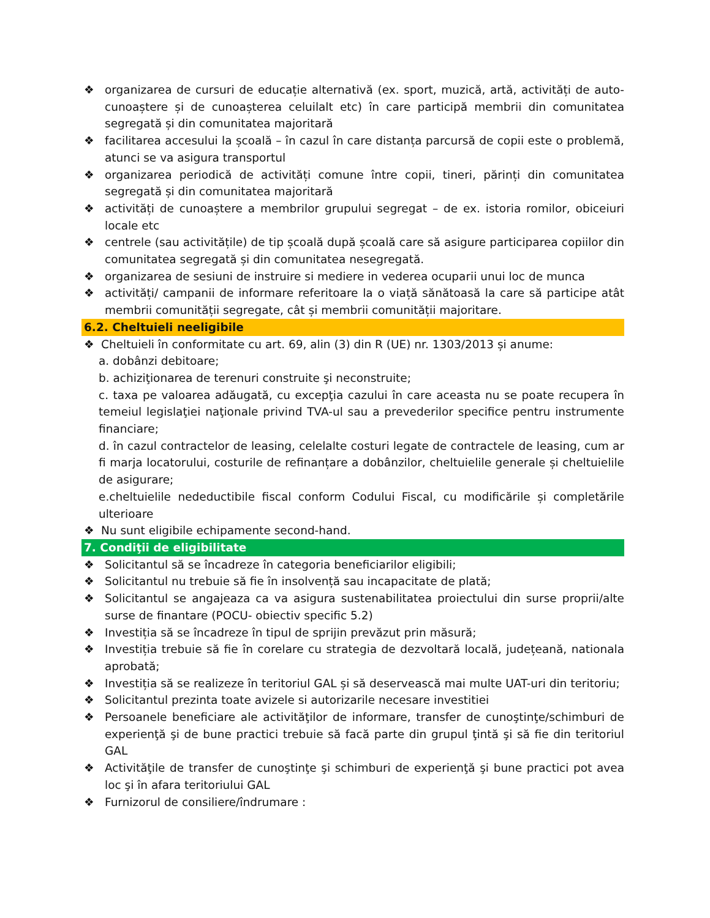❖ organizarea de cursuri de educație alternativă (ex. sport, muzică, artă, activități de auto-cunoaștere și de cunoașterea celuilalt etc) în care participă membrii din comunitatea segregată și din comunitatea majoritară
❖ facilitarea accesului la școală – în cazul în care distanța parcursă de copii este o problemă, atunci se va asigura transportul
❖ organizarea periodică de activități comune între copii, tineri, părinți din comunitatea segregată și din comunitatea majoritară
❖ activități de cunoaștere a membrilor grupului segregat – de ex. istoria romilor, obiceiuri locale etc
❖ centrele (sau activitățile) de tip școală după școală care să asigure participarea copiilor din comunitatea segregată și din comunitatea nesegregată.
❖ organizarea de sesiuni de instruire si mediere in vederea ocuparii unui loc de munca
❖ activități/ campanii de informare referitoare la o viață sănătoasă la care să participe atât membrii comunității segregate, cât și membrii comunității majoritare.
6.2. Cheltuieli neeligibile
❖ Cheltuieli în conformitate cu art. 69, alin (3) din R (UE) nr. 1303/2013 și anume:
a. dobânzi debitoare;
b. achiziţionarea de terenuri construite şi neconstruite;
c. taxa pe valoarea adăugată, cu excepţia cazului în care aceasta nu se poate recupera în temeiul legislaţiei naţionale privind TVA-ul sau a prevederilor specifice pentru instrumente financiare;
d. în cazul contractelor de leasing, celelalte costuri legate de contractele de leasing, cum ar fi marja locatorului, costurile de refinanțare a dobânzilor, cheltuielile generale și cheltuielile de asigurare;
e.cheltuielile nedeductibile fiscal conform Codului Fiscal, cu modificările și completările ulterioare
❖ Nu sunt eligibile echipamente second-hand.
7. Condiţii de eligibilitate
❖ Solicitantul să se încadreze în categoria beneficiarilor eligibili;
❖ Solicitantul nu trebuie să fie în insolvență sau incapacitate de plată;
❖ Solicitantul se angajeaza ca va asigura sustenabilitatea proiectului din surse proprii/alte surse de finantare (POCU- obiectiv specific 5.2)
❖ Investiția să se încadreze în tipul de sprijin prevăzut prin măsură;
❖ Investiția trebuie să fie în corelare cu strategia de dezvoltară locală, județeană, nationala aprobată;
❖ Investiția să se realizeze în teritoriul GAL și să deservească mai multe UAT-uri din teritoriu;
❖ Solicitantul prezinta toate avizele si autorizarile necesare investitiei
❖ Persoanele beneficiare ale activităţilor de informare, transfer de cunoştinţe/schimburi de experienţă şi de bune practici trebuie să facă parte din grupul ţintă şi să fie din teritoriul GAL
❖ Activităţile de transfer de cunoştinţe şi schimburi de experienţă şi bune practici pot avea loc şi în afara teritoriului GAL
❖ Furnizorul de consiliere/îndrumare :